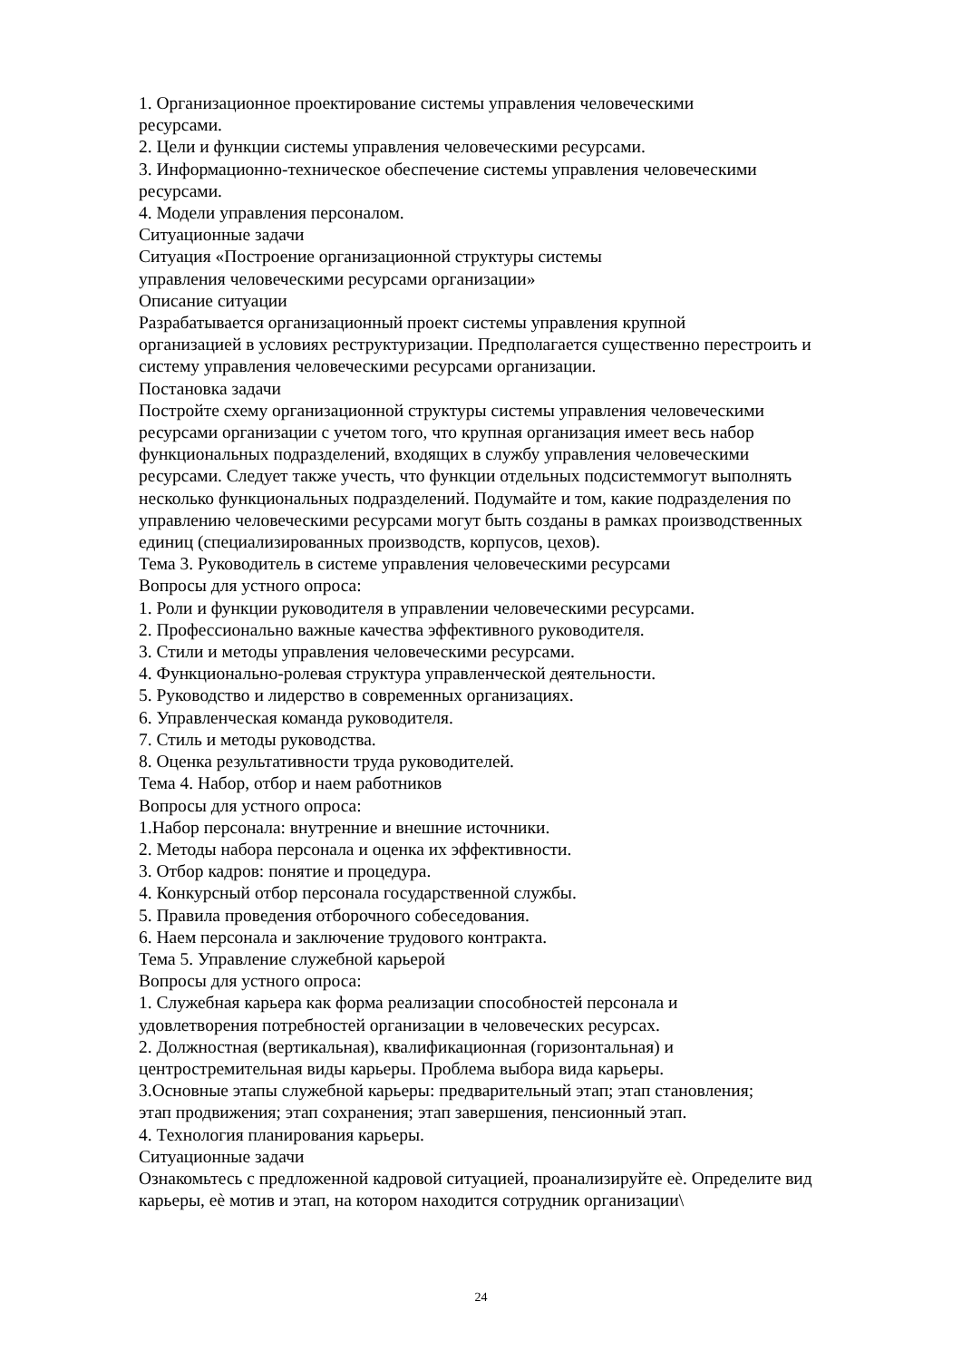1. Организационное проектирование системы управления человеческими
ресурсами.
2. Цели и функции системы управления человеческими ресурсами.
3. Информационно-техническое обеспечение системы управления человеческими
ресурсами.
4. Модели управления персоналом.
Ситуационные задачи
Ситуация «Построение организационной структуры системы
управления человеческими ресурсами организации»
Описание ситуации
Разрабатывается организационный проект системы управления крупной
организацией в условиях реструктуризации. Предполагается существенно перестроить и
систему управления человеческими ресурсами организации.
Постановка задачи
Постройте схему организационной структуры системы управления человеческими
ресурсами организации с учетом того, что крупная организация имеет весь набор
функциональных подразделений, входящих в службу управления человеческими
ресурсами. Следует также учесть, что функции отдельных подсистеммогут выполнять
несколько функциональных подразделений. Подумайте и том, какие подразделения по
управлению человеческими ресурсами могут быть созданы в рамках производственных
единиц (специализированных производств, корпусов, цехов).
Тема 3. Руководитель в системе управления человеческими ресурсами
Вопросы для устного опроса:
1. Роли и функции руководителя в управлении человеческими ресурсами.
2. Профессионально важные качества эффективного руководителя.
3. Стили и методы управления человеческими ресурсами.
4. Функционально-ролевая структура управленческой деятельности.
5. Руководство и лидерство в современных организациях.
6. Управленческая команда руководителя.
7. Стиль и методы руководства.
8. Оценка результативности труда руководителей.
Тема 4. Набор, отбор и наем работников
Вопросы для устного опроса:
1.Набор персонала: внутренние и внешние источники.
2. Методы набора персонала и оценка их эффективности.
3. Отбор кадров: понятие и процедура.
4. Конкурсный отбор персонала государственной службы.
5. Правила проведения отборочного собеседования.
6. Наем персонала и заключение трудового контракта.
Тема 5. Управление служебной карьерой
Вопросы для устного опроса:
1. Служебная карьера как форма реализации способностей персонала и
удовлетворения потребностей организации в человеческих ресурсах.
2. Должностная (вертикальная), квалификационная (горизонтальная) и
центростремительная виды карьеры. Проблема выбора вида карьеры.
3.Основные этапы служебной карьеры: предварительный этап; этап становления;
этап продвижения; этап сохранения; этап завершения, пенсионный этап.
4. Технология планирования карьеры.
Ситуационные задачи
Ознакомьтесь с предложенной кадровой ситуацией, проанализируйте еѐ. Определите вид
карьеры, еѐ мотив и этап, на котором находится сотрудник организации\
24